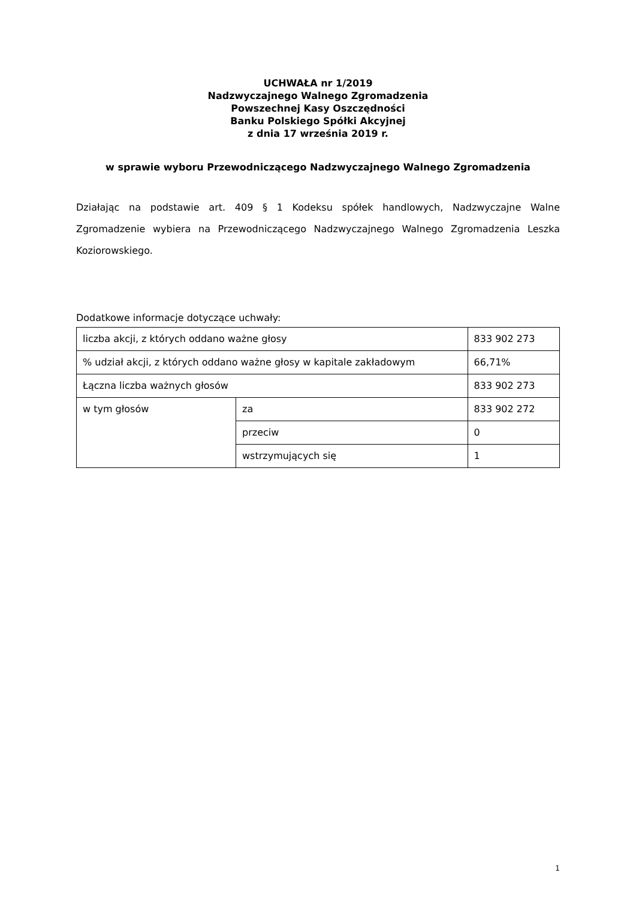UCHWAŁA nr 1/2019
Nadzwyczajnego Walnego Zgromadzenia
Powszechnej Kasy Oszczędności
Banku Polskiego Spółki Akcyjnej
z dnia 17 września 2019 r.
w sprawie wyboru Przewodniczącego Nadzwyczajnego Walnego Zgromadzenia
Działając na podstawie art. 409 § 1 Kodeksu spółek handlowych, Nadzwyczajne Walne Zgromadzenie wybiera na Przewodniczącego Nadzwyczajnego Walnego Zgromadzenia Leszka Koziorowskiego.
Dodatkowe informacje dotyczące uchwały:
| liczba akcji, z których oddano ważne głosy | | 833 902 273 |
| % udział akcji, z których oddano ważne głosy w kapitale zakładowym | | 66,71% |
| Łączna liczba ważnych głosów | | 833 902 273 |
| w tym głosów | za | 833 902 272 |
| | przeciw | 0 |
| | wstrzymujących się | 1 |
1